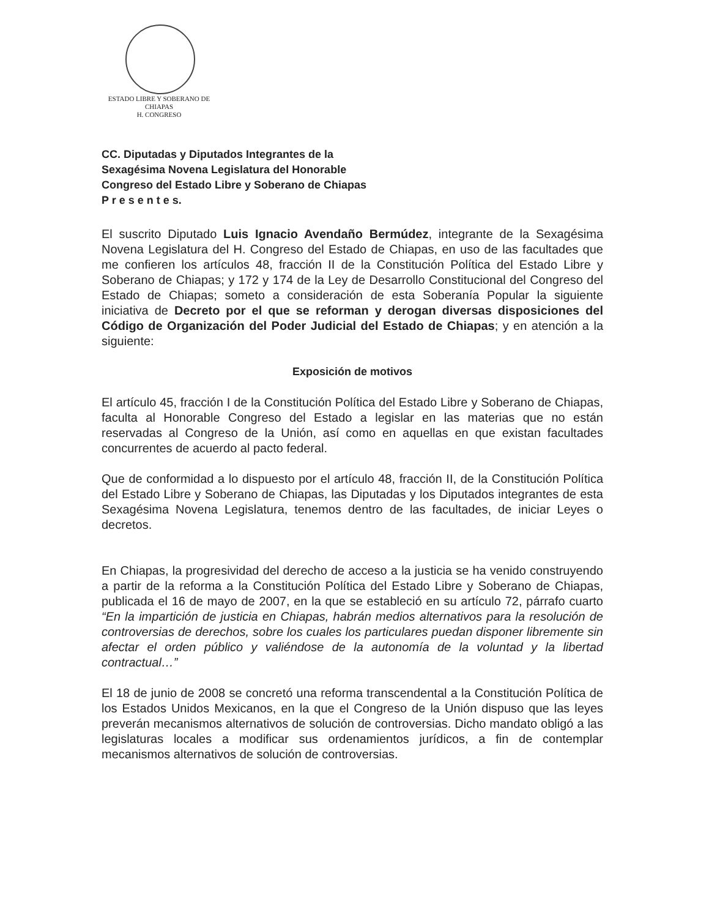ESTADO LIBRE Y SOBERANO DE
CHIAPAS
H. CONGRESO
CC. Diputadas y Diputados Integrantes de la
Sexagésima Novena Legislatura del Honorable
Congreso del Estado Libre y Soberano de Chiapas
P r e s e n t e s.
El suscrito Diputado Luis Ignacio Avendaño Bermúdez, integrante de la Sexagésima Novena Legislatura del H. Congreso del Estado de Chiapas, en uso de las facultades que me confieren los artículos 48, fracción II de la Constitución Política del Estado Libre y Soberano de Chiapas; y 172 y 174 de la Ley de Desarrollo Constitucional del Congreso del Estado de Chiapas; someto a consideración de esta Soberanía Popular la siguiente iniciativa de Decreto por el que se reforman y derogan diversas disposiciones del Código de Organización del Poder Judicial del Estado de Chiapas; y en atención a la siguiente:
Exposición de motivos
El artículo 45, fracción I de la Constitución Política del Estado Libre y Soberano de Chiapas, faculta al Honorable Congreso del Estado a legislar en las materias que no están reservadas al Congreso de la Unión, así como en aquellas en que existan facultades concurrentes de acuerdo al pacto federal.
Que de conformidad a lo dispuesto por el artículo 48, fracción II, de la Constitución Política del Estado Libre y Soberano de Chiapas, las Diputadas y los Diputados integrantes de esta Sexagésima Novena Legislatura, tenemos dentro de las facultades, de iniciar Leyes o decretos.
En Chiapas, la progresividad del derecho de acceso a la justicia se ha venido construyendo a partir de la reforma a la Constitución Política del Estado Libre y Soberano de Chiapas, publicada el 16 de mayo de 2007, en la que se estableció en su artículo 72, párrafo cuarto “En la impartición de justicia en Chiapas, habrán medios alternativos para la resolución de controversias de derechos, sobre los cuales los particulares puedan disponer libremente sin afectar el orden público y valiéndose de la autonomía de la voluntad y la libertad contractual…”
El 18 de junio de 2008 se concretó una reforma transcendental a la Constitución Política de los Estados Unidos Mexicanos, en la que el Congreso de la Unión dispuso que las leyes preverán mecanismos alternativos de solución de controversias. Dicho mandato obligó a las legislaturas locales a modificar sus ordenamientos jurídicos, a fin de contemplar mecanismos alternativos de solución de controversias.